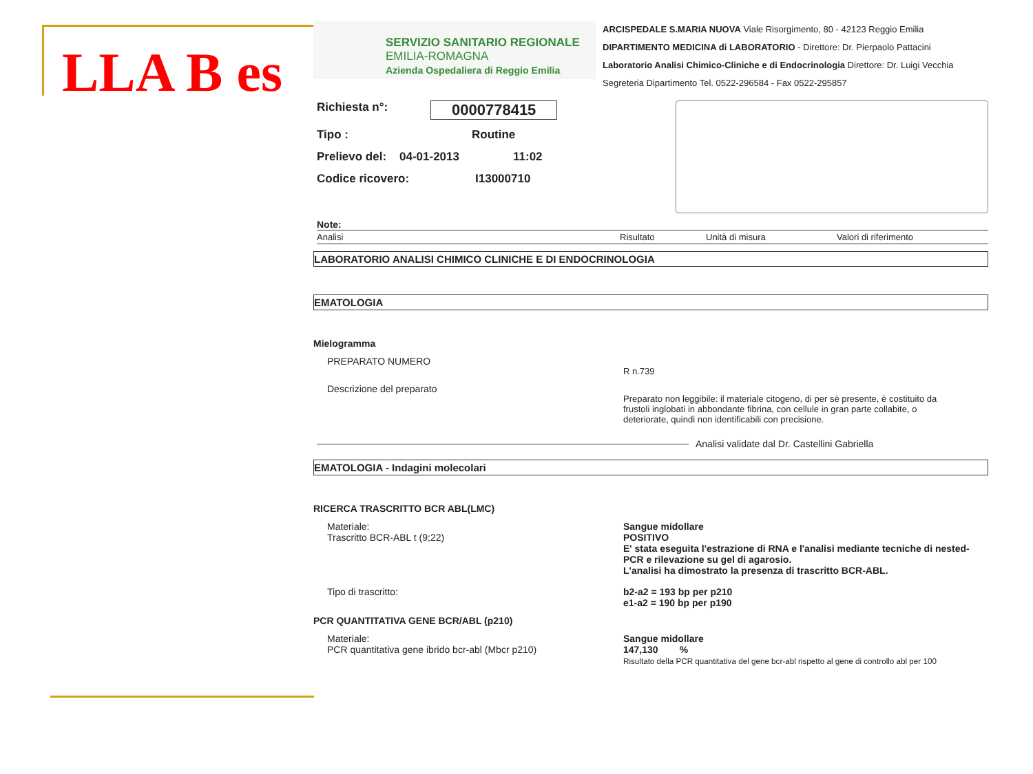LLA B es
SERVIZIO SANITARIO REGIONALE
EMILIA-ROMAGNA
Azienda Ospedaliera di Reggio Emilia
ARCISPEDALE S.MARIA NUOVA Viale Risorgimento, 80 - 42123 Reggio Emilia
DIPARTIMENTO MEDICINA di LABORATORIO - Direttore: Dr. Pierpaolo Pattacini
Laboratorio Analisi Chimico-Cliniche e di Endocrinologia Direttore: Dr. Luigi Vecchia
Segreteria Dipartimento Tel. 0522-296584 - Fax 0522-295857
Richiesta n°: 0000778415
Tipo : Routine
Prelievo del: 04-01-2013 11:02
Codice ricovero: I13000710
Note:
Analisi Risultato Unità di misura Valori di riferimento
LABORATORIO ANALISI CHIMICO CLINICHE E DI ENDOCRINOLOGIA
EMATOLOGIA
Mielogramma
PREPARATO NUMERO
R n.739
Descrizione del preparato
Preparato non leggibile: il materiale citogeno, di per sè presente, è costituito da frustoli inglobati in abbondante fibrina, con cellule in gran parte collabite, o deteriorate, quindi non identificabili con precisione.
Analisi validate dal Dr. Castellini Gabriella
EMATOLOGIA - Indagini molecolari
RICERCA TRASCRITTO BCR ABL(LMC)
Materiale:
Trascritto BCR-ABL t (9;22)
Sangue midollare
POSITIVO
E' stata eseguita l'estrazione di RNA e l'analisi mediante tecniche di nested-PCR e rilevazione su gel di agarosio.
L'analisi ha dimostrato la presenza di trascritto BCR-ABL.
Tipo di trascritto: b2-a2 = 193 bp per p210
e1-a2 = 190 bp per p190
PCR QUANTITATIVA GENE BCR/ABL (p210)
Materiale:
PCR quantitativa gene ibrido bcr-abl (Mbcr p210)
Sangue midollare
147,130 %
Risultato della PCR quantitativa del gene bcr-abl rispetto al gene di controllo abl per 100